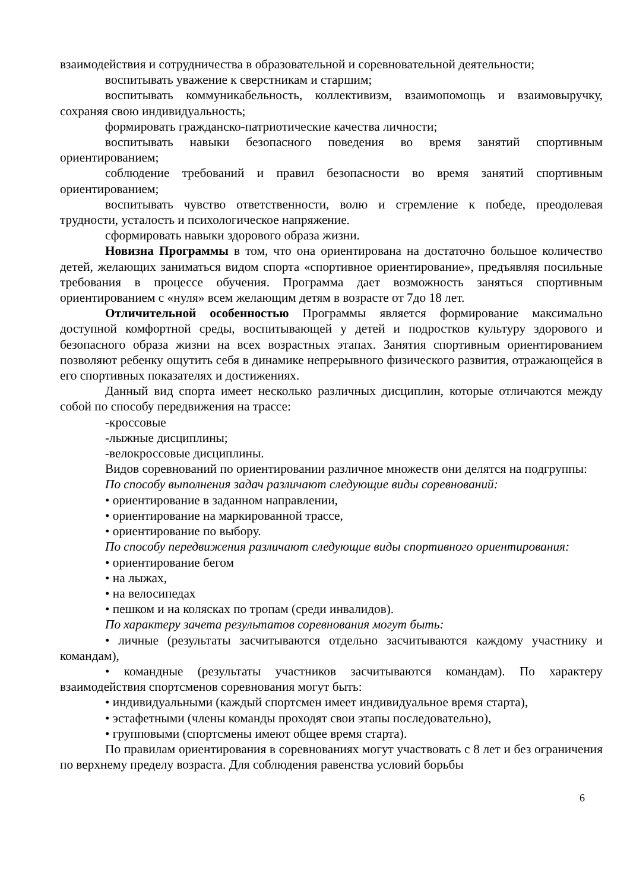взаимодействия и сотрудничества в образовательной и соревновательной деятельности;
воспитывать уважение к сверстникам и старшим;
воспитывать коммуникабельность, коллективизм, взаимопомощь и взаимовыручку, сохраняя свою индивидуальность;
формировать гражданско-патриотические качества личности;
воспитывать навыки безопасного поведения во время занятий спортивным ориентированием;
соблюдение требований и правил безопасности во время занятий спортивным ориентированием;
воспитывать чувство ответственности, волю и стремление к победе, преодолевая трудности, усталость и психологическое напряжение.
сформировать навыки здорового образа жизни.
Новизна Программы в том, что она ориентирована на достаточно большое количество детей, желающих заниматься видом спорта «спортивное ориентирование», предъявляя посильные требования в процессе обучения. Программа дает возможность заняться спортивным ориентированием с «нуля» всем желающим детям в возрасте от 7до 18 лет.
Отличительной особенностью Программы является формирование максимально доступной комфортной среды, воспитывающей у детей и подростков культуру здорового и безопасного образа жизни на всех возрастных этапах. Занятия спортивным ориентированием позволяют ребенку ощутить себя в динамике непрерывного физического развития, отражающейся в его спортивных показателях и достижениях.
Данный вид спорта имеет несколько различных дисциплин, которые отличаются между собой по способу передвижения на трассе:
-кроссовые
-лыжные дисциплины;
-велокроссовые дисциплины.
Видов соревнований по ориентировании различное множеств они делятся на подгруппы:
По способу выполнения задач различают следующие виды соревнований:
• ориентирование в заданном направлении,
• ориентирование на маркированной трассе,
• ориентирование по выбору.
По способу передвижения различают следующие виды спортивного ориентирования:
• ориентирование бегом
• на лыжах,
• на велосипедах
• пешком и на колясках по тропам (среди инвалидов).
По характеру зачета результатов соревнования могут быть:
• личные (результаты засчитываются отдельно засчитываются каждому участнику и командам),
• командные (результаты участников засчитываются командам). По характеру взаимодействия спортсменов соревнования могут быть:
• индивидуальными (каждый спортсмен имеет индивидуальное время старта),
• эстафетными (члены команды проходят свои этапы последовательно),
• групповыми (спортсмены имеют общее время старта).
По правилам ориентирования в соревнованиях могут участвовать с 8 лет и без ограничения по верхнему пределу возраста. Для соблюдения равенства условий борьбы
6